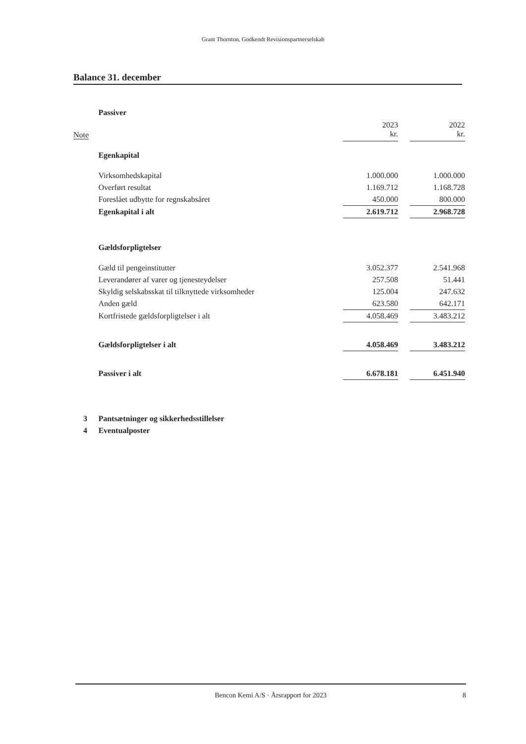Grant Thornton, Godkendt Revisionspartnerselskab
Balance 31. december
| | Passiver | | | |
| Note | | 2023 kr. | | 2022 kr. |
| | Egenkapital | | | |
| | Virksomhedskapital | 1.000.000 | | 1.000.000 |
| | Overført resultat | 1.169.712 | | 1.168.728 |
| | Foreslået udbytte for regnskabsåret | 450.000 | | 800.000 |
| | Egenkapital i alt | 2.619.712 | | 2.968.728 |
| | Gældsforpligtelser | | | |
| | Gæld til pengeinstitutter | 3.052.377 | | 2.541.968 |
| | Leverandører af varer og tjenesteydelser | 257.508 | | 51.441 |
| | Skyldig selskabsskat til tilknyttede virksomheder | 125.004 | | 247.632 |
| | Anden gæld | 623.580 | | 642.171 |
| | Kortfristede gældsforpligtelser i alt | 4.058.469 | | 3.483.212 |
| | Gældsforpligtelser i alt | 4.058.469 | | 3.483.212 |
| | Passiver i alt | 6.678.181 | | 6.451.940 |
| 3 | Pantsætninger og sikkerhedsstillelser | | | |
| 4 | Eventualposter | | | |
Bencon Kemi A/S · Årsrapport for 2023 8